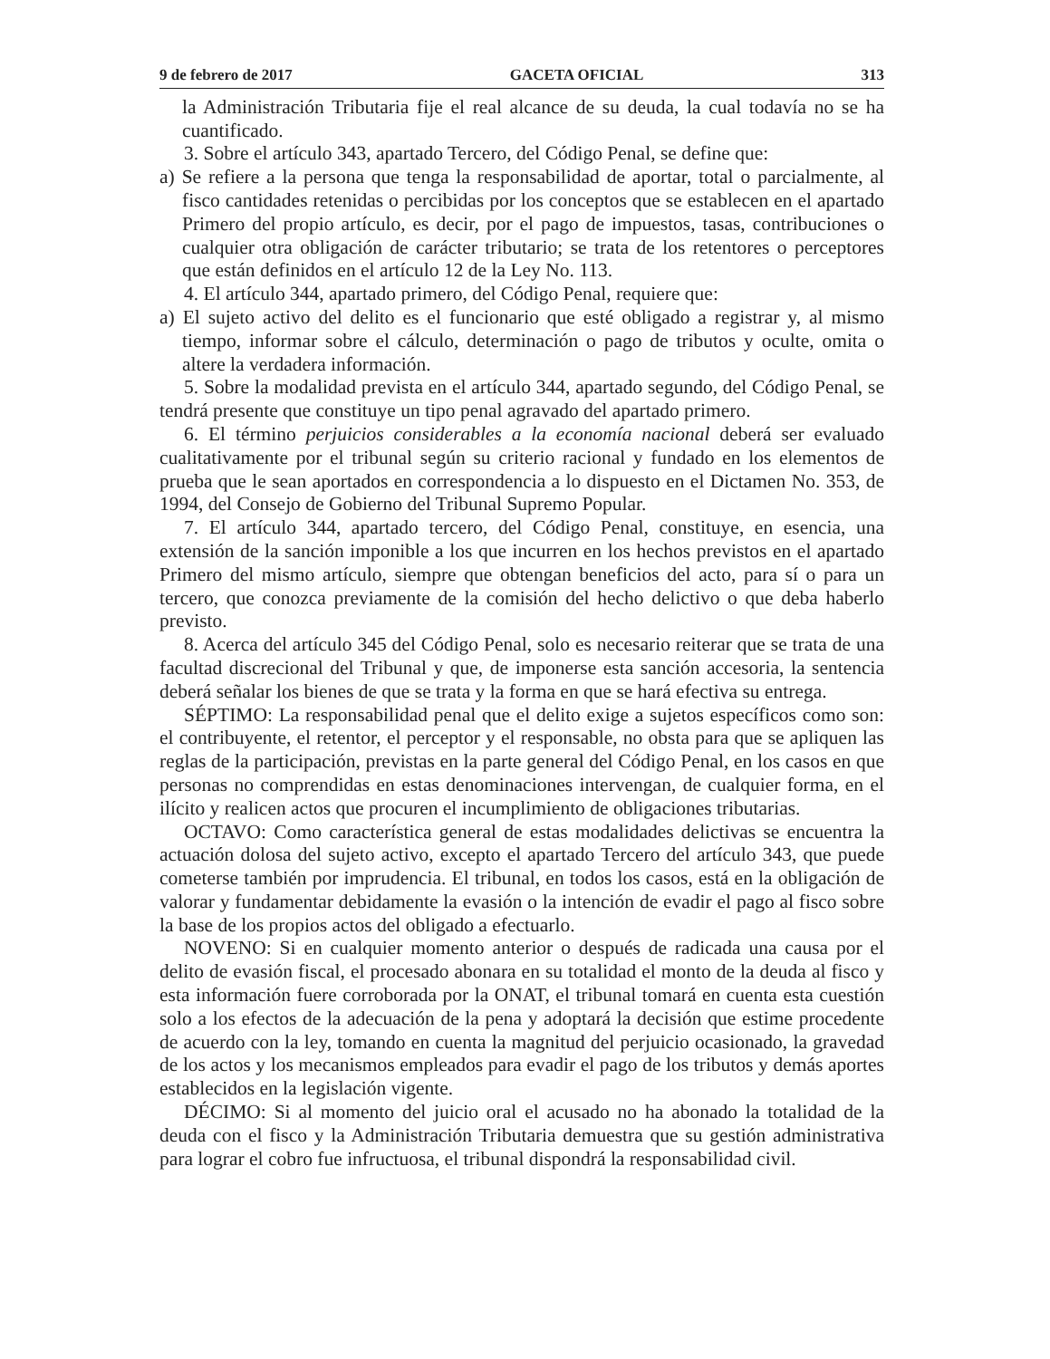9 de febrero de 2017 GACETA OFICIAL 313
la Administración Tributaria fije el real alcance de su deuda, la cual todavía no se ha cuantificado.
3. Sobre el artículo 343, apartado Tercero, del Código Penal, se define que:
a) Se refiere a la persona que tenga la responsabilidad de aportar, total o parcialmente, al fisco cantidades retenidas o percibidas por los conceptos que se establecen en el apartado Primero del propio artículo, es decir, por el pago de impuestos, tasas, contribuciones o cualquier otra obligación de carácter tributario; se trata de los retentores o perceptores que están definidos en el artículo 12 de la Ley No. 113.
4. El artículo 344, apartado primero, del Código Penal, requiere que:
a) El sujeto activo del delito es el funcionario que esté obligado a registrar y, al mismo tiempo, informar sobre el cálculo, determinación o pago de tributos y oculte, omita o altere la verdadera información.
5. Sobre la modalidad prevista en el artículo 344, apartado segundo, del Código Penal, se tendrá presente que constituye un tipo penal agravado del apartado primero.
6. El término perjuicios considerables a la economía nacional deberá ser evaluado cualitativamente por el tribunal según su criterio racional y fundado en los elementos de prueba que le sean aportados en correspondencia a lo dispuesto en el Dictamen No. 353, de 1994, del Consejo de Gobierno del Tribunal Supremo Popular.
7. El artículo 344, apartado tercero, del Código Penal, constituye, en esencia, una extensión de la sanción imponible a los que incurren en los hechos previstos en el apartado Primero del mismo artículo, siempre que obtengan beneficios del acto, para sí o para un tercero, que conozca previamente de la comisión del hecho delictivo o que deba haberlo previsto.
8. Acerca del artículo 345 del Código Penal, solo es necesario reiterar que se trata de una facultad discrecional del Tribunal y que, de imponerse esta sanción accesoria, la sentencia deberá señalar los bienes de que se trata y la forma en que se hará efectiva su entrega.
SÉPTIMO: La responsabilidad penal que el delito exige a sujetos específicos como son: el contribuyente, el retentor, el perceptor y el responsable, no obsta para que se apliquen las reglas de la participación, previstas en la parte general del Código Penal, en los casos en que personas no comprendidas en estas denominaciones intervengan, de cualquier forma, en el ilícito y realicen actos que procuren el incumplimiento de obligaciones tributarias.
OCTAVO: Como característica general de estas modalidades delictivas se encuentra la actuación dolosa del sujeto activo, excepto el apartado Tercero del artículo 343, que puede cometerse también por imprudencia. El tribunal, en todos los casos, está en la obligación de valorar y fundamentar debidamente la evasión o la intención de evadir el pago al fisco sobre la base de los propios actos del obligado a efectuarlo.
NOVENO: Si en cualquier momento anterior o después de radicada una causa por el delito de evasión fiscal, el procesado abonara en su totalidad el monto de la deuda al fisco y esta información fuere corroborada por la ONAT, el tribunal tomará en cuenta esta cuestión solo a los efectos de la adecuación de la pena y adoptará la decisión que estime procedente de acuerdo con la ley, tomando en cuenta la magnitud del perjuicio ocasionado, la gravedad de los actos y los mecanismos empleados para evadir el pago de los tributos y demás aportes establecidos en la legislación vigente.
DÉCIMO: Si al momento del juicio oral el acusado no ha abonado la totalidad de la deuda con el fisco y la Administración Tributaria demuestra que su gestión administrativa para lograr el cobro fue infructuosa, el tribunal dispondrá la responsabilidad civil.